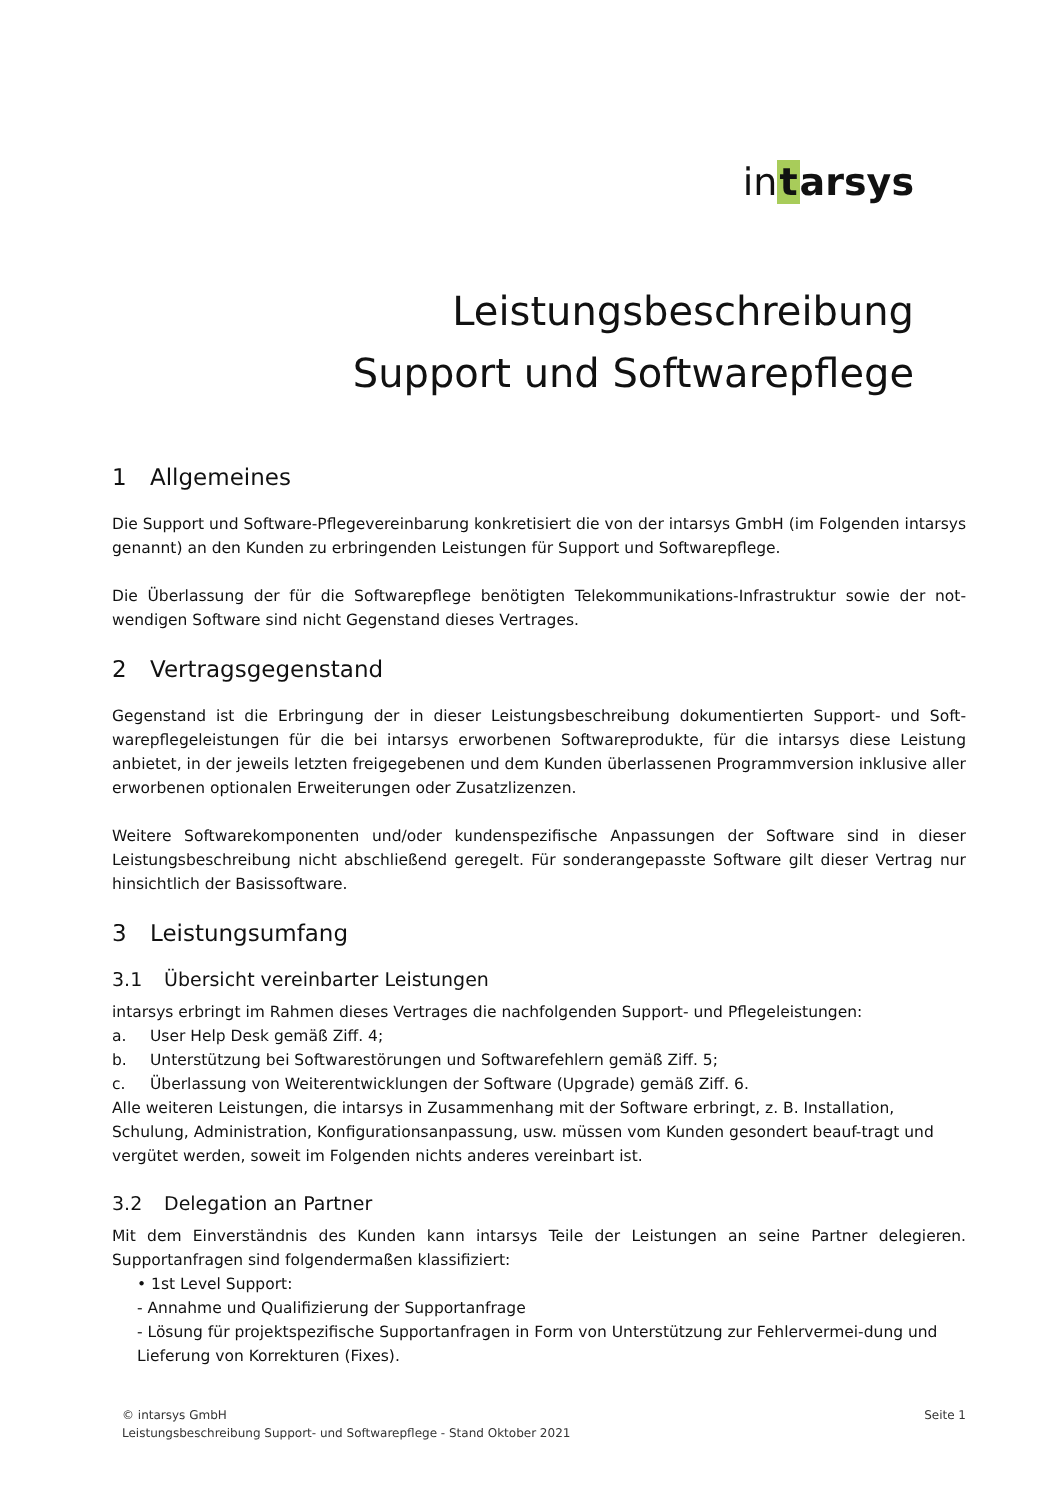intarsys
Leistungsbeschreibung
Support und Softwarepflege
1 Allgemeines
Die Support und Software-Pflegevereinbarung konkretisiert die von der intarsys GmbH (im Folgenden intarsys genannt) an den Kunden zu erbringenden Leistungen für Support und Softwarepflege.
Die Überlassung der für die Softwarepflege benötigten Telekommunikations-Infrastruktur sowie der not-wendigen Software sind nicht Gegenstand dieses Vertrages.
2 Vertragsgegenstand
Gegenstand ist die Erbringung der in dieser Leistungsbeschreibung dokumentierten Support- und Soft-warepflegeleistungen für die bei intarsys erworbenen Softwareprodukte, für die intarsys diese Leistung anbietet, in der jeweils letzten freigegebenen und dem Kunden überlassenen Programmversion inklusive aller erworbenen optionalen Erweiterungen oder Zusatzlizenzen.
Weitere Softwarekomponenten und/oder kundenspezifische Anpassungen der Software sind in dieser Leistungsbeschreibung nicht abschließend geregelt. Für sonderangepasste Software gilt dieser Vertrag nur hinsichtlich der Basissoftware.
3 Leistungsumfang
3.1 Übersicht vereinbarter Leistungen
intarsys erbringt im Rahmen dieses Vertrages die nachfolgenden Support- und Pflegeleistungen:
a. User Help Desk gemäß Ziff. 4;
b. Unterstützung bei Softwarestörungen und Softwarefehlern gemäß Ziff. 5;
c. Überlassung von Weiterentwicklungen der Software (Upgrade) gemäß Ziff. 6.
Alle weiteren Leistungen, die intarsys in Zusammenhang mit der Software erbringt, z. B. Installation, Schulung, Administration, Konfigurationsanpassung, usw. müssen vom Kunden gesondert beauf-tragt und vergütet werden, soweit im Folgenden nichts anderes vereinbart ist.
3.2 Delegation an Partner
Mit dem Einverständnis des Kunden kann intarsys Teile der Leistungen an seine Partner delegieren. Supportanfragen sind folgendermaßen klassifiziert:
• 1st Level Support:
- Annahme und Qualifizierung der Supportanfrage
- Lösung für projektspezifische Supportanfragen in Form von Unterstützung zur Fehlervermei-dung und Lieferung von Korrekturen (Fixes).
© intarsys GmbH
Leistungsbeschreibung Support- und Softwarepflege - Stand Oktober 2021
Seite 1